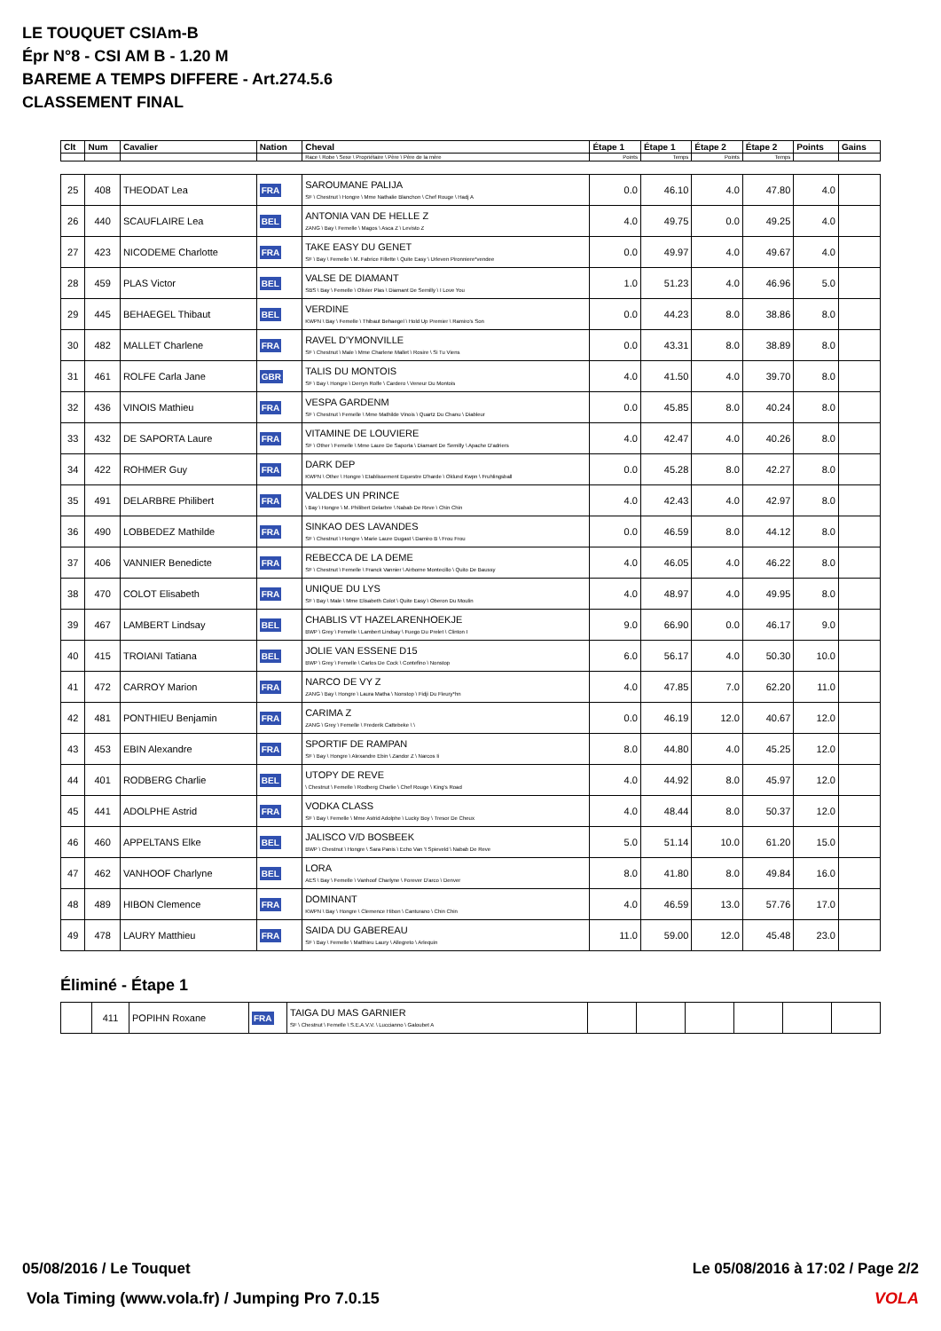LE TOUQUET CSIAm-B
Épr N°8 - CSI AM B - 1.20 M
BAREME A TEMPS DIFFERE - Art.274.5.6
CLASSEMENT FINAL
| Clt | Num | Cavalier | Nation | Cheval | Étape 1 | Étape 1 | Étape 2 | Étape 2 | Points | Gains |
| --- | --- | --- | --- | --- | --- | --- | --- | --- | --- | --- |
| | | | | Race \ Robe \ Sexe \ Propriétaire \ Père \ Père de la mère | Points | Temps | Points | Temps | | |
| 25 | 408 | THEODAT Lea | FRA | SAROUMANE PALIJA SF \ Chestnut \ Hongre \ Mme Nathalie Blanchon \ Chef Rouge \ Hadj A | 0.0 | 46.10 | 4.0 | 47.80 | 4.0 | |
| 26 | 440 | SCAUFLAIRE Lea | BEL | ANTONIA VAN DE HELLE Z ZANG \ Bay \ Femelle \ Magos \ Asca Z \ Levisto Z | 4.0 | 49.75 | 0.0 | 49.25 | 4.0 | |
| 27 | 423 | NICODEME Charlotte | FRA | TAKE EASY DU GENET SF \ Bay \ Femelle \ M. Fabrice Fillette \ Quite Easy \ Urleven Pironniere*vendee | 0.0 | 49.97 | 4.0 | 49.67 | 4.0 | |
| 28 | 459 | PLAS Victor | BEL | VALSE DE DIAMANT SBS \ Bay \ Femelle \ Olivier Plas \ Diamant De Semilly \ I Love You | 1.0 | 51.23 | 4.0 | 46.96 | 5.0 | |
| 29 | 445 | BEHAEGEL Thibaut | BEL | VERDINE KWPN \ Bay \ Femelle \ Thibaut Behaegel \ Hold Up Premier \ Ramiro's Son | 0.0 | 44.23 | 8.0 | 38.86 | 8.0 | |
| 30 | 482 | MALLET Charlene | FRA | RAVEL D'YMONVILLE SF \ Chestnut \ Male \ Mme Charlene Mallet \ Rosire \ Si Tu Viens | 0.0 | 43.31 | 8.0 | 38.89 | 8.0 | |
| 31 | 461 | ROLFE Carla Jane | GBR | TALIS DU MONTOIS SF \ Bay \ Hongre \ Derryn Rolfe \ Cardero \ Veneur Du Montois | 4.0 | 41.50 | 4.0 | 39.70 | 8.0 | |
| 32 | 436 | VINOIS Mathieu | FRA | VESPA GARDENM SF \ Chestnut \ Femelle \ Mme Mathilde Vinois \ Quartz Du Chanu \ Diableur | 0.0 | 45.85 | 8.0 | 40.24 | 8.0 | |
| 33 | 432 | DE SAPORTA Laure | FRA | VITAMINE DE LOUVIERE SF \ Other \ Femelle \ Mme Laure De Saporta \ Diamant De Semilly \ Apache D'adriers | 4.0 | 42.47 | 4.0 | 40.26 | 8.0 | |
| 34 | 422 | ROHMER Guy | FRA | DARK DEP KWPN \ Other \ Hongre \ Etablissement Equestre D'harde \ Oklund Kwpn \ Fruhlingsball | 0.0 | 45.28 | 8.0 | 42.27 | 8.0 | |
| 35 | 491 | DELARBRE Philibert | FRA | VALDES UN PRINCE \ Bay \ Hongre \ M. Philibert Delarbre \ Nabab De Reve \ Chin Chin | 4.0 | 42.43 | 4.0 | 42.97 | 8.0 | |
| 36 | 490 | LOBBEDEZ Mathilde | FRA | SINKAO DES LAVANDES SF \ Chestnut \ Hongre \ Marie Laure Dugast \ Damiro B \ Frou Frou | 0.0 | 46.59 | 8.0 | 44.12 | 8.0 | |
| 37 | 406 | VANNIER Benedicte | FRA | REBECCA DE LA DEME SF \ Chestnut \ Femelle \ Franck Vannier \ Airborne Montecillo \ Quito De Baussy | 4.0 | 46.05 | 4.0 | 46.22 | 8.0 | |
| 38 | 470 | COLOT Elisabeth | FRA | UNIQUE DU LYS SF \ Bay \ Male \ Mme Elisabeth Colot \ Quite Easy \ Oberon Du Moulin | 4.0 | 48.97 | 4.0 | 49.95 | 8.0 | |
| 39 | 467 | LAMBERT Lindsay | BEL | CHABLIS VT HAZELARENHOEKJE BWP \ Grey \ Femelle \ Lambert Lindsay \ Fuego Du Prelet \ Clinton I | 9.0 | 66.90 | 0.0 | 46.17 | 9.0 | |
| 40 | 415 | TROIANI Tatiana | BEL | JOLIE VAN ESSENE D15 BWP \ Grey \ Femelle \ Carlos De Cock \ Contefino \ Nonstop | 6.0 | 56.17 | 4.0 | 50.30 | 10.0 | |
| 41 | 472 | CARROY Marion | FRA | NARCO DE VY Z ZANG \ Bay \ Hongre \ Laura Matha \ Nonstop \ Fidji Du Fleury*hn | 4.0 | 47.85 | 7.0 | 62.20 | 11.0 | |
| 42 | 481 | PONTHIEU Benjamin | FRA | CARIMA Z ZANG \ Grey \ Femelle \ Frederik Cattebeke \ \ | 0.0 | 46.19 | 12.0 | 40.67 | 12.0 | |
| 43 | 453 | EBIN Alexandre | FRA | SPORTIF DE RAMPAN SF \ Bay \ Hongre \ Alexandre Ebin \ Zandor Z \ Narcos Ii | 8.0 | 44.80 | 4.0 | 45.25 | 12.0 | |
| 44 | 401 | RODBERG Charlie | BEL | UTOPY DE REVE \ Chestnut \ Femelle \ Rodberg Charlie \ Chef Rouge \ King's Road | 4.0 | 44.92 | 8.0 | 45.97 | 12.0 | |
| 45 | 441 | ADOLPHE Astrid | FRA | VODKA CLASS SF \ Bay \ Femelle \ Mme Astrid Adolphe \ Lucky Boy \ Tresor De Cheux | 4.0 | 48.44 | 8.0 | 50.37 | 12.0 | |
| 46 | 460 | APPELTANS Elke | BEL | JALISCO V/D BOSBEEK BWP \ Chestnut \ Hongre \ Sara Panis \ Echo Van 't Spieveld \ Nabab De Reve | 5.0 | 51.14 | 10.0 | 61.20 | 15.0 | |
| 47 | 462 | VANHOOF Charlyne | BEL | LORA AES \ Bay \ Femelle \ Vanhoof Charlyne \ Forever D'arco \ Denver | 8.0 | 41.80 | 8.0 | 49.84 | 16.0 | |
| 48 | 489 | HIBON Clemence | FRA | DOMINANT KWPN \ Bay \ Hongre \ Clemence Hibon \ Canturano \ Chin Chin | 4.0 | 46.59 | 13.0 | 57.76 | 17.0 | |
| 49 | 478 | LAURY Matthieu | FRA | SAIDA DU GABEREAU SF \ Bay \ Femelle \ Matthieu Laury \ Allegreto \ Arlequin | 11.0 | 59.00 | 12.0 | 45.48 | 23.0 | |
Éliminé - Étape 1
| | 411 | POPIHN Roxane | FRA | TAIGA DU MAS GARNIER SF \ Chestnut \ Femelle \ S.E.A.V.V. \ Luccianno \ Galoubet A | | | | | | |
05/08/2016 / Le Touquet
Le 05/08/2016 à 17:02 / Page 2/2
Vola Timing (www.vola.fr) / Jumping Pro 7.0.15
VOLA